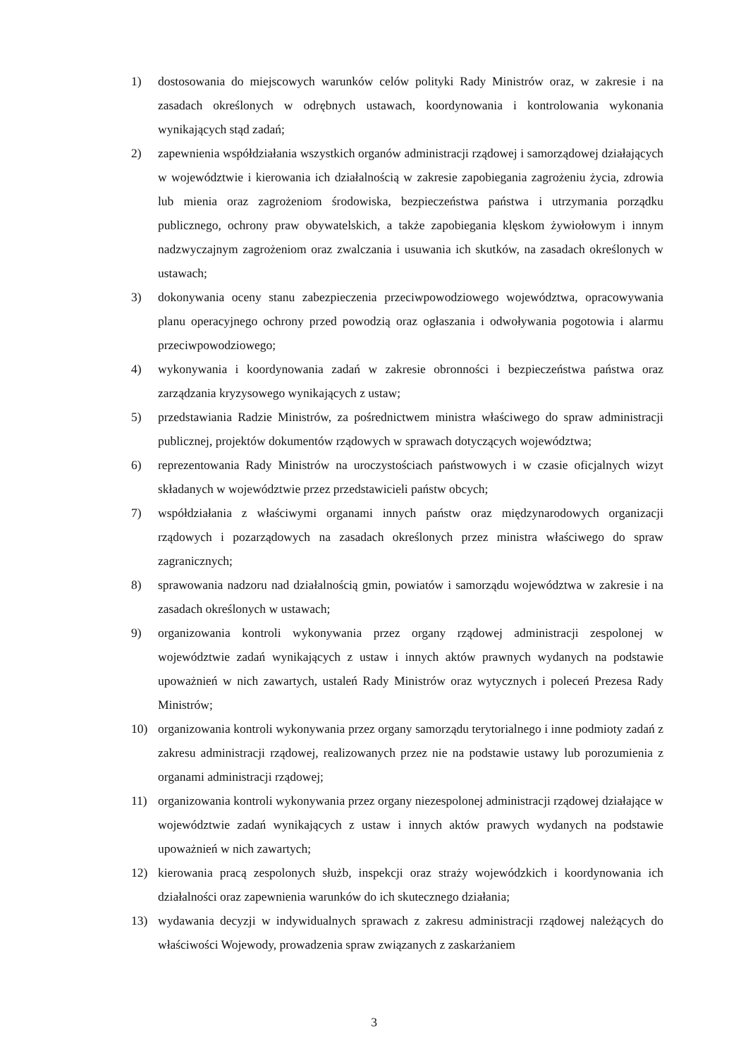1) dostosowania do miejscowych warunków celów polityki Rady Ministrów oraz, w zakresie i na zasadach określonych w odrębnych ustawach, koordynowania i kontrolowania wykonania wynikających stąd zadań;
2) zapewnienia współdziałania wszystkich organów administracji rządowej i samorządowej działających w województwie i kierowania ich działalnością w zakresie zapobiegania zagrożeniu życia, zdrowia lub mienia oraz zagrożeniom środowiska, bezpieczeństwa państwa i utrzymania porządku publicznego, ochrony praw obywatelskich, a także zapobiegania klęskom żywiołowym i innym nadzwyczajnym zagrożeniom oraz zwalczania i usuwania ich skutków, na zasadach określonych w ustawach;
3) dokonywania oceny stanu zabezpieczenia przeciwpowodziowego województwa, opracowywania planu operacyjnego ochrony przed powodzią oraz ogłaszania i odwoływania pogotowia i alarmu przeciwpowodziowego;
4) wykonywania i koordynowania zadań w zakresie obronności i bezpieczeństwa państwa oraz zarządzania kryzysowego wynikających z ustaw;
5) przedstawiania Radzie Ministrów, za pośrednictwem ministra właściwego do spraw administracji publicznej, projektów dokumentów rządowych w sprawach dotyczących województwa;
6) reprezentowania Rady Ministrów na uroczystościach państwowych i w czasie oficjalnych wizyt składanych w województwie przez przedstawicieli państw obcych;
7) współdziałania z właściwymi organami innych państw oraz międzynarodowych organizacji rządowych i pozarządowych na zasadach określonych przez ministra właściwego do spraw zagranicznych;
8) sprawowania nadzoru nad działalnością gmin, powiatów i samorządu województwa w zakresie i na zasadach określonych w ustawach;
9) organizowania kontroli wykonywania przez organy rządowej administracji zespolonej w województwie zadań wynikających z ustaw i innych aktów prawnych wydanych na podstawie upoważnień w nich zawartych, ustaleń Rady Ministrów oraz wytycznych i poleceń Prezesa Rady Ministrów;
10) organizowania kontroli wykonywania przez organy samorządu terytorialnego i inne podmioty zadań z zakresu administracji rządowej, realizowanych przez nie na podstawie ustawy lub porozumienia z organami administracji rządowej;
11) organizowania kontroli wykonywania przez organy niezespolonej administracji rządowej działające w województwie zadań wynikających z ustaw i innych aktów prawych wydanych na podstawie upoważnień w nich zawartych;
12) kierowania pracą zespolonych służb, inspekcji oraz straży wojewódzkich i koordynowania ich działalności oraz zapewnienia warunków do ich skutecznego działania;
13) wydawania decyzji w indywidualnych sprawach z zakresu administracji rządowej należących do właściwości Wojewody, prowadzenia spraw związanych z zaskarżaniem
3